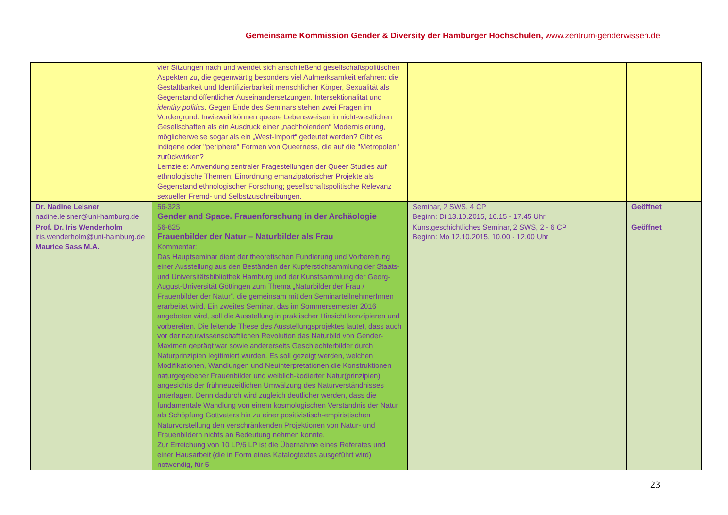Gemeinsame Kommission Gender & Diversity der Hamburger Hochschulen, www.zentrum-genderwissen.de
| | vier Sitzungen nach und wendet sich anschließend gesellschaftspolitischen Aspekten zu, die gegenwärtig besonders viel Aufmerksamkeit erfahren: die Gestaltbarkeit und Identifizierbarkeit menschlicher Körper, Sexualität als Gegenstand öffentlicher Auseinandersetzungen, Intersektionalität und identity politics . Gegen Ende des Seminars stehen zwei Fragen im Vordergrund: Inwieweit können queere Lebensweisen in nicht-westlichen Gesellschaften als ein Ausdruck einer „nachholenden“ Modernisierung, möglicherweise sogar als ein „West-Import“ gedeutet werden? Gibt es indigene oder "periphere" Formen von Queerness, die auf die "Metropolen" zurückwirken? Lernziele: Anwendung zentraler Fragestellungen der Queer Studies auf ethnologische Themen; Einordnung emanzipatorischer Projekte als Gegenstand ethnologischer Forschung; gesellschaftspolitische Relevanz sexueller Fremd- und Selbstzuschreibungen. | | |
| Dr. Nadine Leisner nadine.leisner@uni-hamburg.de | 56-323 Gender and Space. Frauenforschung in der Archäologie | Seminar, 2 SWS, 4 CP Beginn: Di 13.10.2015, 16.15 - 17.45 Uhr | Geöffnet |
| Prof. Dr. Iris Wenderholm iris.wenderholm@uni-hamburg.de Maurice Sass M.A. | 56-625 Frauenbilder der Natur – Naturbilder als Frau Kommentar: Das Hauptseminar dient der theoretischen Fundierung und Vorbereitung einer Ausstellung aus den Beständen der Kupferstichsammlung der Staats- und Universitätsbibliothek Hamburg und der Kunstsammlung der Georg-August-Universität Göttingen zum Thema „Naturbilder der Frau / Frauenbilder der Natur“, die gemeinsam mit den SeminarteilnehmerInnen erarbeitet wird. Ein zweites Seminar, das im Sommersemester 2016 angeboten wird, soll die Ausstellung in praktischer Hinsicht konzipieren und vorbereiten. Die leitende These des Ausstellungsprojektes lautet, dass auch vor der naturwissenschaftlichen Revolution das Naturbild von Gender-Maximen geprägt war sowie andererseits Geschlechterbilder durch Naturprinzipien legitimiert wurden. Es soll gezeigt werden, welchen Modifikationen, Wandlungen und Neuinterpretationen die Konstruktionen naturgegebener Frauenbilder und weiblich-kodierter Natur(prinzipien) angesichts der frühneuzeitlichen Umwälzung des Naturverständnisses unterlagen. Denn dadurch wird zugleich deutlicher werden, dass die fundamentale Wandlung von einem kosmologischen Verständnis der Natur als Schöpfung Gottvaters hin zu einer positivistisch-empiristischen Naturvorstellung den verschränkenden Projektionen von Natur- und Frauenbildern nichts an Bedeutung nehmen konnte. Zur Erreichung von 10 LP/6 LP ist die Übernahme eines Referates und einer Hausarbeit (die in Form eines Katalogtextes ausgeführt wird) notwendig, für 5 | Kunstgeschichtliches Seminar, 2 SWS, 2 - 6 CP Beginn: Mo 12.10.2015, 10.00 - 12.00 Uhr | Geöffnet |
23